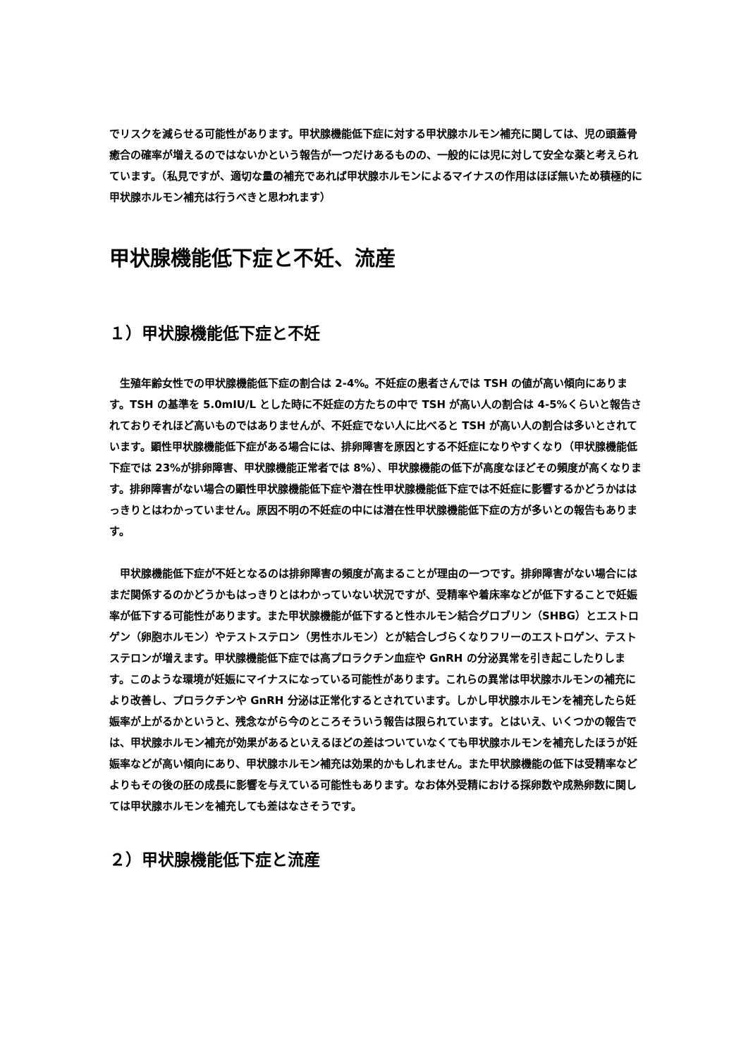でリスクを減らせる可能性があります。甲状腺機能低下症に対する甲状腺ホルモン補充に関しては、児の頭蓋骨癒合の確率が増えるのではないかという報告が一つだけあるものの、一般的には児に対して安全な薬と考えられています。（私見ですが、適切な量の補充であれば甲状腺ホルモンによるマイナスの作用はほぼ無いため積極的に甲状腺ホルモン補充は行うべきと思われます）
甲状腺機能低下症と不妊、流産
１）甲状腺機能低下症と不妊
　生殖年齢女性での甲状腺機能低下症の割合は 2-4%。不妊症の患者さんでは TSH の値が高い傾向にあります。TSH の基準を 5.0mIU/L とした時に不妊症の方たちの中で TSH が高い人の割合は 4-5%くらいと報告されておりそれほど高いものではありませんが、不妊症でない人に比べると TSH が高い人の割合は多いとされています。顕性甲状腺機能低下症がある場合には、排卵障害を原因とする不妊症になりやすくなり（甲状腺機能低下症では 23%が排卵障害、甲状腺機能正常者では 8%）、甲状腺機能の低下が高度なほどその頻度が高くなります。排卵障害がない場合の顕性甲状腺機能低下症や潜在性甲状腺機能低下症では不妊症に影響するかどうかははっきりとはわかっていません。原因不明の不妊症の中には潜在性甲状腺機能低下症の方が多いとの報告もあります。
　甲状腺機能低下症が不妊となるのは排卵障害の頻度が高まることが理由の一つです。排卵障害がない場合にはまだ関係するのかどうかもはっきりとはわかっていない状況ですが、受精率や着床率などが低下することで妊娠率が低下する可能性があります。また甲状腺機能が低下すると性ホルモン結合グロブリン（SHBG）とエストロゲン（卵胞ホルモン）やテストステロン（男性ホルモン）とが結合しづらくなりフリーのエストロゲン、テストステロンが増えます。甲状腺機能低下症では高プロラクチン血症や GnRH の分泌異常を引き起こしたりします。このような環境が妊娠にマイナスになっている可能性があります。これらの異常は甲状腺ホルモンの補充により改善し、プロラクチンや GnRH 分泌は正常化するとされています。しかし甲状腺ホルモンを補充したら妊娠率が上がるかというと、残念ながら今のところそういう報告は限られています。とはいえ、いくつかの報告では、甲状腺ホルモン補充が効果があるといえるほどの差はついていなくても甲状腺ホルモンを補充したほうが妊娠率などが高い傾向にあり、甲状腺ホルモン補充は効果的かもしれません。また甲状腺機能の低下は受精率などよりもその後の胚の成長に影響を与えている可能性もあります。なお体外受精における採卵数や成熟卵数に関しては甲状腺ホルモンを補充しても差はなさそうです。
２）甲状腺機能低下症と流産